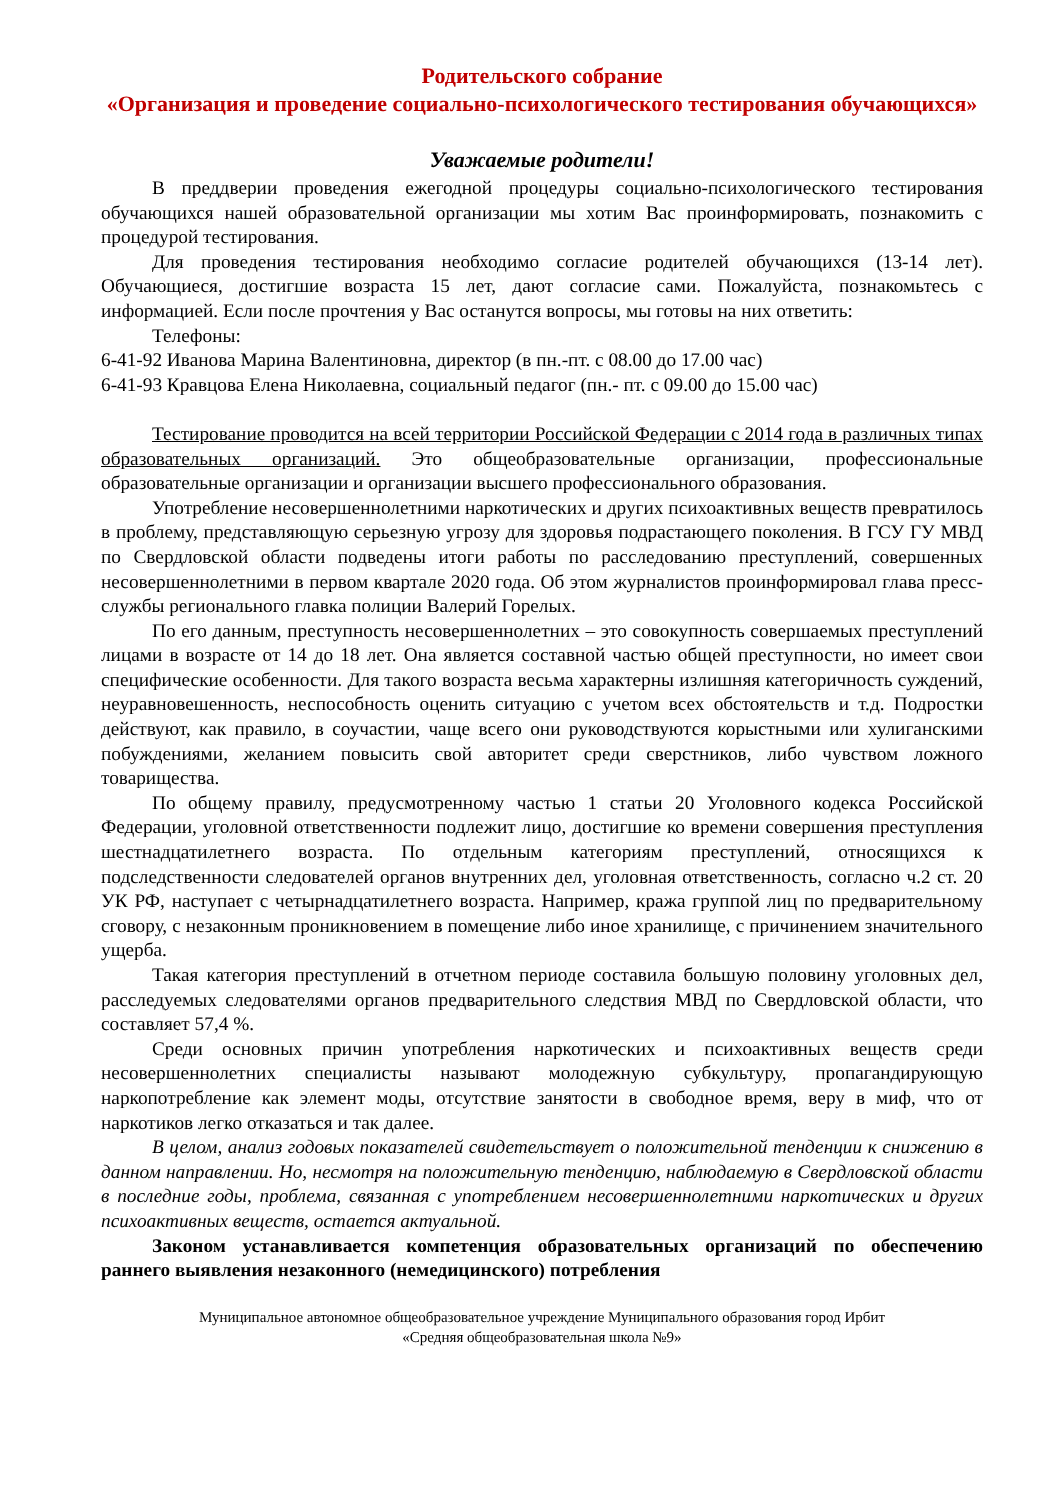Родительского собрание
«Организация и проведение социально-психологического тестирования обучающихся»
Уважаемые родители!
В преддверии проведения ежегодной процедуры социально-психологического тестирования обучающихся нашей образовательной организации мы хотим Вас проинформировать, познакомить с процедурой тестирования.
Для проведения тестирования необходимо согласие родителей обучающихся (13-14 лет). Обучающиеся, достигшие возраста 15 лет, дают согласие сами. Пожалуйста, познакомьтесь с информацией. Если после прочтения у Вас останутся вопросы, мы готовы на них ответить:
Телефоны:
6-41-92 Иванова Марина Валентиновна, директор (в пн.-пт. с 08.00 до 17.00 час)
6-41-93 Кравцова Елена Николаевна, социальный педагог (пн.- пт. с 09.00 до 15.00 час)
Тестирование проводится на всей территории Российской Федерации с 2014 года в различных типах образовательных организаций. Это общеобразовательные организации, профессиональные образовательные организации и организации высшего профессионального образования.
Употребление несовершеннолетними наркотических и других психоактивных веществ превратилось в проблему, представляющую серьезную угрозу для здоровья подрастающего поколения. В ГСУ ГУ МВД по Свердловской области подведены итоги работы по расследованию преступлений, совершенных несовершеннолетними в первом квартале 2020 года. Об этом журналистов проинформировал глава пресс-службы регионального главка полиции Валерий Горелых.
По его данным, преступность несовершеннолетних – это совокупность совершаемых преступлений лицами в возрасте от 14 до 18 лет. Она является составной частью общей преступности, но имеет свои специфические особенности. Для такого возраста весьма характерны излишняя категоричность суждений, неуравновешенность, неспособность оценить ситуацию с учетом всех обстоятельств и т.д. Подростки действуют, как правило, в соучастии, чаще всего они руководствуются корыстными или хулиганскими побуждениями, желанием повысить свой авторитет среди сверстников, либо чувством ложного товарищества.
По общему правилу, предусмотренному частью 1 статьи 20 Уголовного кодекса Российской Федерации, уголовной ответственности подлежит лицо, достигшие ко времени совершения преступления шестнадцатилетнего возраста. По отдельным категориям преступлений, относящихся к подследственности следователей органов внутренних дел, уголовная ответственность, согласно ч.2 ст. 20 УК РФ, наступает с четырнадцатилетнего возраста. Например, кража группой лиц по предварительному сговору, с незаконным проникновением в помещение либо иное хранилище, с причинением значительного ущерба.
Такая категория преступлений в отчетном периоде составила большую половину уголовных дел, расследуемых следователями органов предварительного следствия МВД по Свердловской области, что составляет 57,4 %.
Среди основных причин употребления наркотических и психоактивных веществ среди несовершеннолетних специалисты называют молодежную субкультуру, пропагандирующую наркопотребление как элемент моды, отсутствие занятости в свободное время, веру в миф, что от наркотиков легко отказаться и так далее.
В целом, анализ годовых показателей свидетельствует о положительной тенденции к снижению в данном направлении. Но, несмотря на положительную тенденцию, наблюдаемую в Свердловской области в последние годы, проблема, связанная с употреблением несовершеннолетними наркотических и других психоактивных веществ, остается актуальной.
Законом устанавливается компетенция образовательных организаций по обеспечению раннего выявления незаконного (немедицинского) потребления
Муниципальное автономное общеобразовательное учреждение Муниципального образования город Ирбит
«Средняя общеобразовательная школа №9»